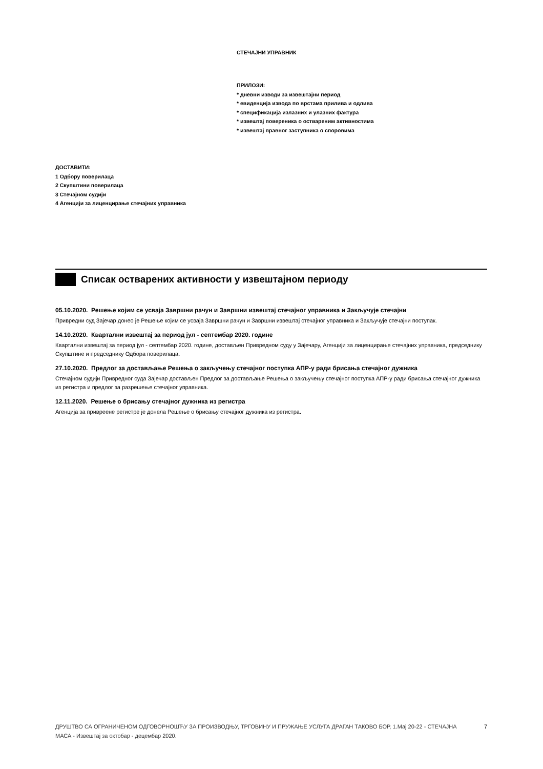СТЕЧАЈНИ УПРАВНИК
ПРИЛОЗИ:
* дневни изводи за извештајни период
* евиденција извода по врстама прилива и одлива
* спецификација излазних и улазних фактура
* извештај повереника о оствареним активностима
* извештај правног заступника о споровима
ДОСТАВИТИ:
1 Одбору поверилаца
2 Скупштини поверилаца
3 Стечајном судији
4 Агенцији за лиценцирање стечајних управника
Списак остварених активности у извештајном периоду
05.10.2020. Решење којим се усваја Завршни рачун и Завршни извештај стечајног управника и Закључује стечајни
Привредни суд Зајечар донео је Решење којим се усваја Завршни рачун и Завршни извештај стечајног управника и Закључује стечајни поступак.
14.10.2020. Квартални извештај за период јул - септембар 2020. године
Квартални извештај за период јул - септембар 2020. године, достављен Привредном суду у Зајечару, Агенцији за лиценцирање стечајних управника, председнику Скупштине и председнику Одбора поверилаца.
27.10.2020. Предлог за достављање Решења о закључењу стечајног поступка АПР-у ради брисања стечајног дужника
Стечајном судији Привредног суда Зајечар достављен Предлог за достављање Решења о закључењу стечајног поступка АПР-у ради брисања стечајног дужника из регистра и предлог за разрешење стечајног управника.
12.11.2020. Решење о брисању стечајног дужника из регистра
Агенција за привреене регистре је донела Решење о брисању стечајног дужника из регистра.
ДРУШТВО СА ОГРАНИЧЕНОМ ОДГОВОРНОШЋУ ЗА ПРОИЗВОДЊУ, ТРГОВИНУ И ПРУЖАЊЕ УСЛУГА ДРАГАН ТАКОВО БОР, 1.Мај 20-22 - СТЕЧАЈНА МАСА - Извештај за октобар - децембар 2020.
7